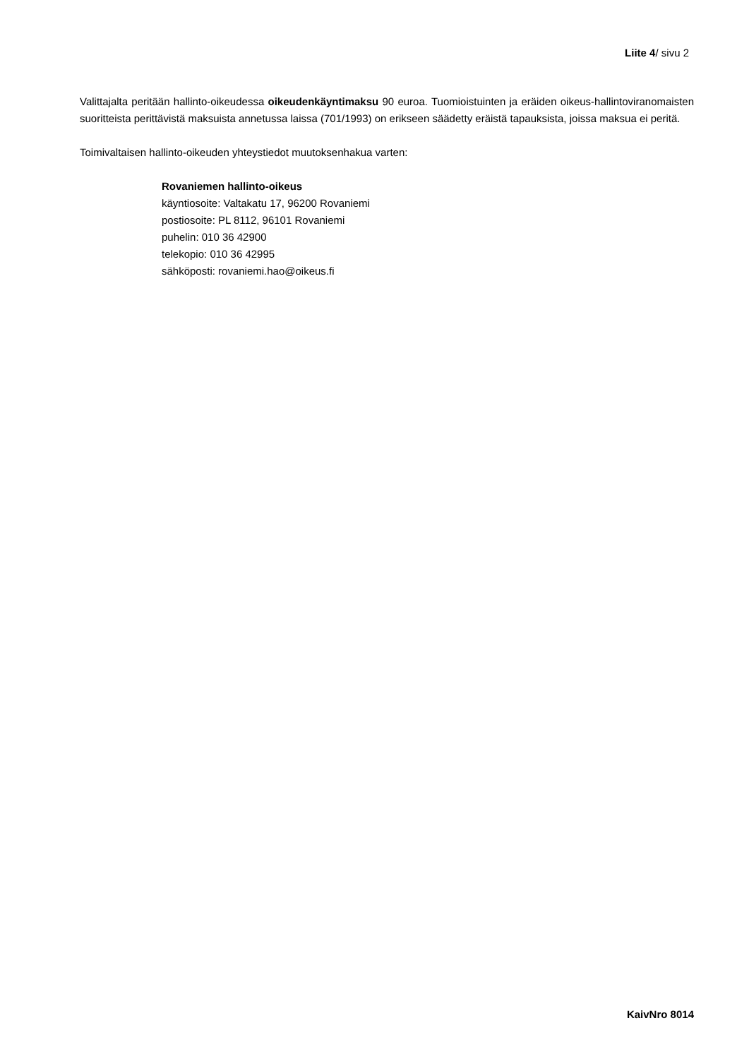Liite 4/ sivu 2
Valittajalta peritään hallinto-oikeudessa oikeudenkäyntimaksu 90 euroa. Tuomioistuinten ja eräiden oikeus-hallintoviranomaisten suoritteista perittävistä maksuista annetussa laissa (701/1993) on erikseen säädetty eräistä tapauksista, joissa maksua ei peritä.
Toimivaltaisen hallinto-oikeuden yhteystiedot muutoksenhakua varten:
Rovaniemen hallinto-oikeus
käyntiosoite: Valtakatu 17, 96200 Rovaniemi
postiosoite: PL 8112, 96101 Rovaniemi
puhelin: 010 36 42900
telekopio: 010 36 42995
sähköposti: rovaniemi.hao@oikeus.fi
KaivNro 8014